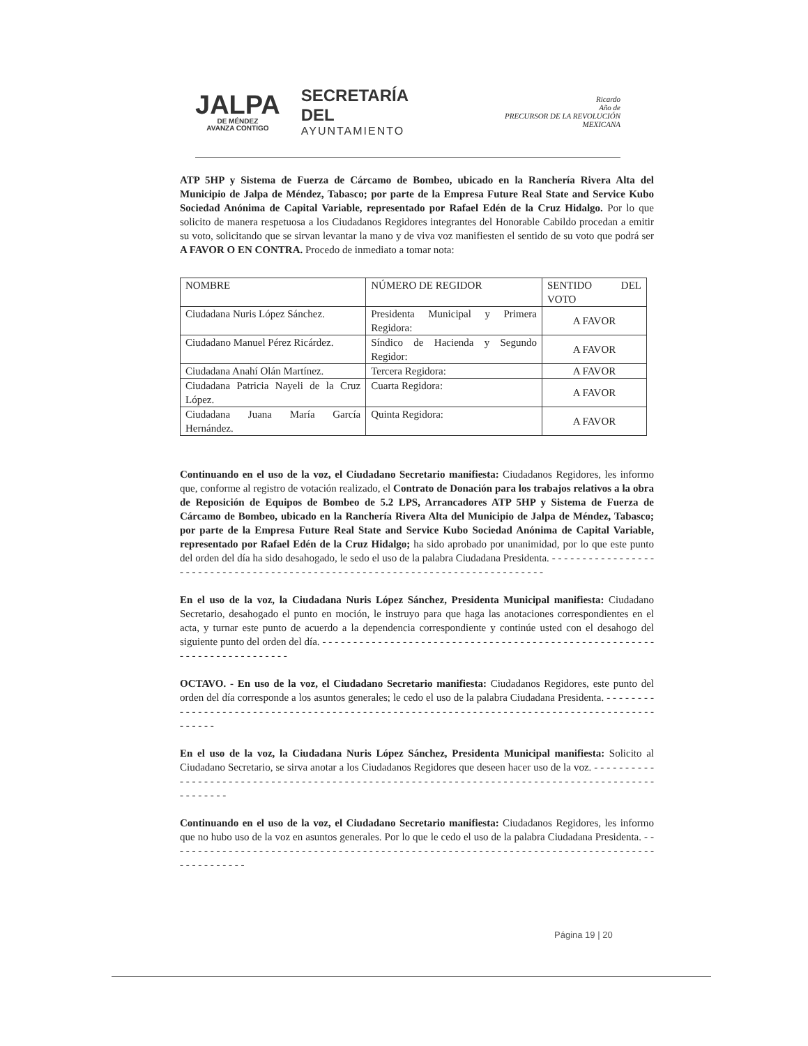JALPA
DE MÉNDEZ
AVANZA CONTIGO
SECRETARÍA DEL
AYUNTAMIENTO
Ricardo
Año de
PRECURSOR DE LA REVOLUCIÓN MEXICANA
ATP 5HP y Sistema de Fuerza de Cárcamo de Bombeo, ubicado en la Ranchería Rivera Alta del Municipio de Jalpa de Méndez, Tabasco; por parte de la Empresa Future Real State and Service Kubo Sociedad Anónima de Capital Variable, representado por Rafael Edén de la Cruz Hidalgo. Por lo que solicito de manera respetuosa a los Ciudadanos Regidores integrantes del Honorable Cabildo procedan a emitir su voto, solicitando que se sirvan levantar la mano y de viva voz manifiesten el sentido de su voto que podrá ser A FAVOR O EN CONTRA. Procedo de inmediato a tomar nota:
| NOMBRE | NÚMERO DE REGIDOR | SENTIDO DEL VOTO |
| --- | --- | --- |
| Ciudadana Nuris López Sánchez. | Presidenta Municipal y Primera Regidora: | A FAVOR |
| Ciudadano Manuel Pérez Ricárdez. | Síndico de Hacienda y Segundo Regidor: | A FAVOR |
| Ciudadana Anahí Olán Martínez. | Tercera Regidora: | A FAVOR |
| Ciudadana Patricia Nayeli de la Cruz López. | Cuarta Regidora: | A FAVOR |
| Ciudadana Juana María García Hernández. | Quinta Regidora: | A FAVOR |
Continuando en el uso de la voz, el Ciudadano Secretario manifiesta: Ciudadanos Regidores, les informo que, conforme al registro de votación realizado, el Contrato de Donación para los trabajos relativos a la obra de Reposición de Equipos de Bombeo de 5.2 LPS, Arrancadores ATP 5HP y Sistema de Fuerza de Cárcamo de Bombeo, ubicado en la Ranchería Rivera Alta del Municipio de Jalpa de Méndez, Tabasco; por parte de la Empresa Future Real State and Service Kubo Sociedad Anónima de Capital Variable, representado por Rafael Edén de la Cruz Hidalgo; ha sido aprobado por unanimidad, por lo que este punto del orden del día ha sido desahogado, le sedo el uso de la palabra Ciudadana Presidenta. - - - - - - - - - - - - - - - - - - - - - - - - - - - - - - - - - - - - - - - - - - - - - - - - - - - - - - - - - - - - - - - - - - - - - - - - - - - - -
En el uso de la voz, la Ciudadana Nuris López Sánchez, Presidenta Municipal manifiesta: Ciudadano Secretario, desahogado el punto en moción, le instruyo para que haga las anotaciones correspondientes en el acta, y turnar este punto de acuerdo a la dependencia correspondiente y continúe usted con el desahogo del siguiente punto del orden del día. - - - - - - - - - - - - - - - - - - - - - - - - - - - - - - - - - - - - - - - - - - - - - - - - - - - - - - - - - - - - - - - - - - - - - - - -
OCTAVO. - En uso de la voz, el Ciudadano Secretario manifiesta: Ciudadanos Regidores, este punto del orden del día corresponde a los asuntos generales; le cedo el uso de la palabra Ciudadana Presidenta. - - - - - - - - - - - - - - - - - - - - - - - - - - - - - - - - - - - - - - - - - - - - - - - - - - - - - - - - - - - - - - - - - - - - - - - - - - - - - - - - - - - - - - - - - - - -
En el uso de la voz, la Ciudadana Nuris López Sánchez, Presidenta Municipal manifiesta: Solicito al Ciudadano Secretario, se sirva anotar a los Ciudadanos Regidores que deseen hacer uso de la voz. - - - - - - - - - - - - - - - - - - - - - - - - - - - - - - - - - - - - - - - - - - - - - - - - - - - - - - - - - - - - - - - - - - - - - - - - - - - - - - - - - - - - - - - - - - - - - - - -
Continuando en el uso de la voz, el Ciudadano Secretario manifiesta: Ciudadanos Regidores, les informo que no hubo uso de la voz en asuntos generales. Por lo que le cedo el uso de la palabra Ciudadana Presidenta. - - - - - - - - - - - - - - - - - - - - - - - - - - - - - - - - - - - - - - - - - - - - - - - - - - - - - - - - - - - - - - - - - - - - - - - - - - - - - - - - - - - - - - - - - - -
Página 19 | 20